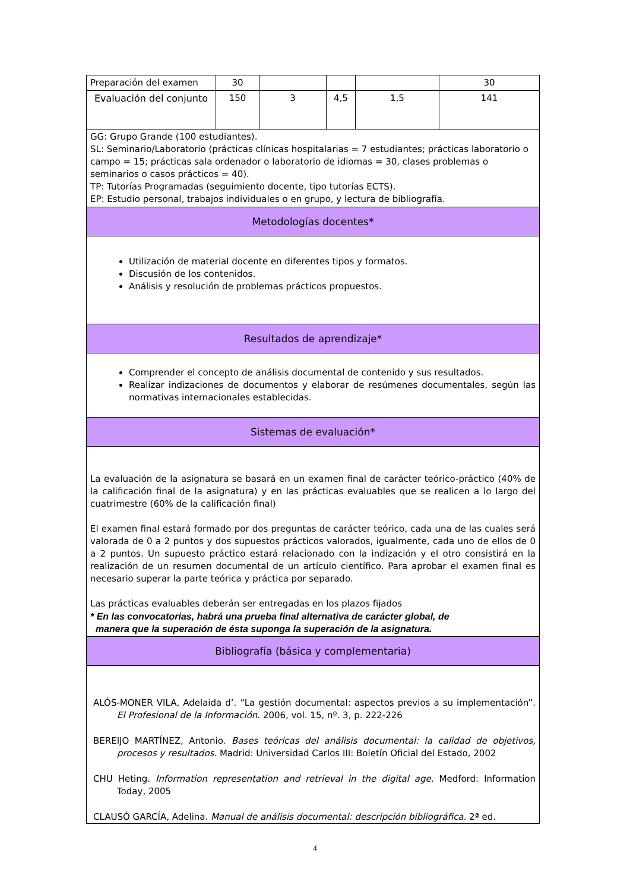| Preparación del examen | 30 | | | | 30 |
| Evaluación del conjunto | 150 | 3 | 4,5 | 1,5 | 141 |
| GG: Grupo Grande (100 estudiantes). SL: Seminario/Laboratorio (prácticas clínicas hospitalarias = 7 estudiantes; prácticas laboratorio o campo = 15; prácticas sala ordenador o laboratorio de idiomas = 30, clases problemas o seminarios o casos prácticos = 40). TP: Tutorías Programadas (seguimiento docente, tipo tutorías ECTS). EP: Estudio personal, trabajos individuales o en grupo, y lectura de bibliografía. | | | | | |
| Metodologías docentes* | | | | | |
| Utilización de material docente en diferentes tipos y formatos. Discusión de los contenidos. Análisis y resolución de problemas prácticos propuestos. | | | | | |
| Resultados de aprendizaje* | | | | | |
| Comprender el concepto de análisis documental de contenido y sus resultados. Realizar indizaciones de documentos y elaborar de resúmenes documentales, según las normativas internacionales establecidas. | | | | | |
| Sistemas de evaluación* | | | | | |
| La evaluación de la asignatura se basará en un examen final de carácter teórico-práctico (40% de la calificación final de la asignatura) y en las prácticas evaluables que se realicen a lo largo del cuatrimestre (60% de la calificación final) El examen final estará formado por dos preguntas de carácter teórico, cada una de las cuales será valorada de 0 a 2 puntos y dos supuestos prácticos valorados, igualmente, cada uno de ellos de 0 a 2 puntos. Un supuesto práctico estará relacionado con la indización y el otro consistirá en la realización de un resumen documental de un artículo científico. Para aprobar el examen final es necesario superar la parte teórica y práctica por separado. Las prácticas evaluables deberán ser entregadas en los plazos fijados * En las convocatorias, habrá una prueba final alternativa de carácter global, de manera que la superación de ésta suponga la superación de la asignatura. | | | | | |
| Bibliografía (básica y complementaria) | | | | | |
| ALÓS-MONER VILA, Adelaida d’. “La gestión documental: aspectos previos a su implementación”. El Profesional de la Información . 2006, vol. 15, nº. 3, p. 222-226 BEREIJO MARTÍNEZ, Antonio. Bases teóricas del análisis documental: la calidad de objetivos, procesos y resultados. Madrid: Universidad Carlos III: Boletín Oficial del Estado, 2002 CHU Heting. Information representation and retrieval in the digital age. Medford: Information Today, 2005 CLAUSÓ GARCÍA, Adelina. Manual de análisis documental: descripción bibliográfica. 2ª ed. | | | | | |
4